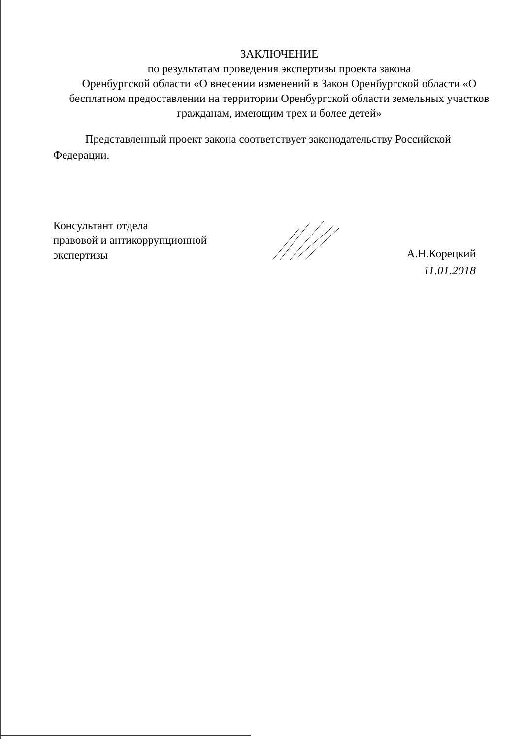ЗАКЛЮЧЕНИЕ
по результатам проведения экспертизы проекта закона
Оренбургской области «О внесении изменений в Закон Оренбургской области «О бесплатном предоставлении на территории Оренбургской области земельных участков гражданам, имеющим трех и более детей»
Представленный проект закона соответствует законодательству Российской Федерации.
Консультант отдела
правовой и антикоррупционной
экспертизы
А.Н.Корецкий
11.01.2018